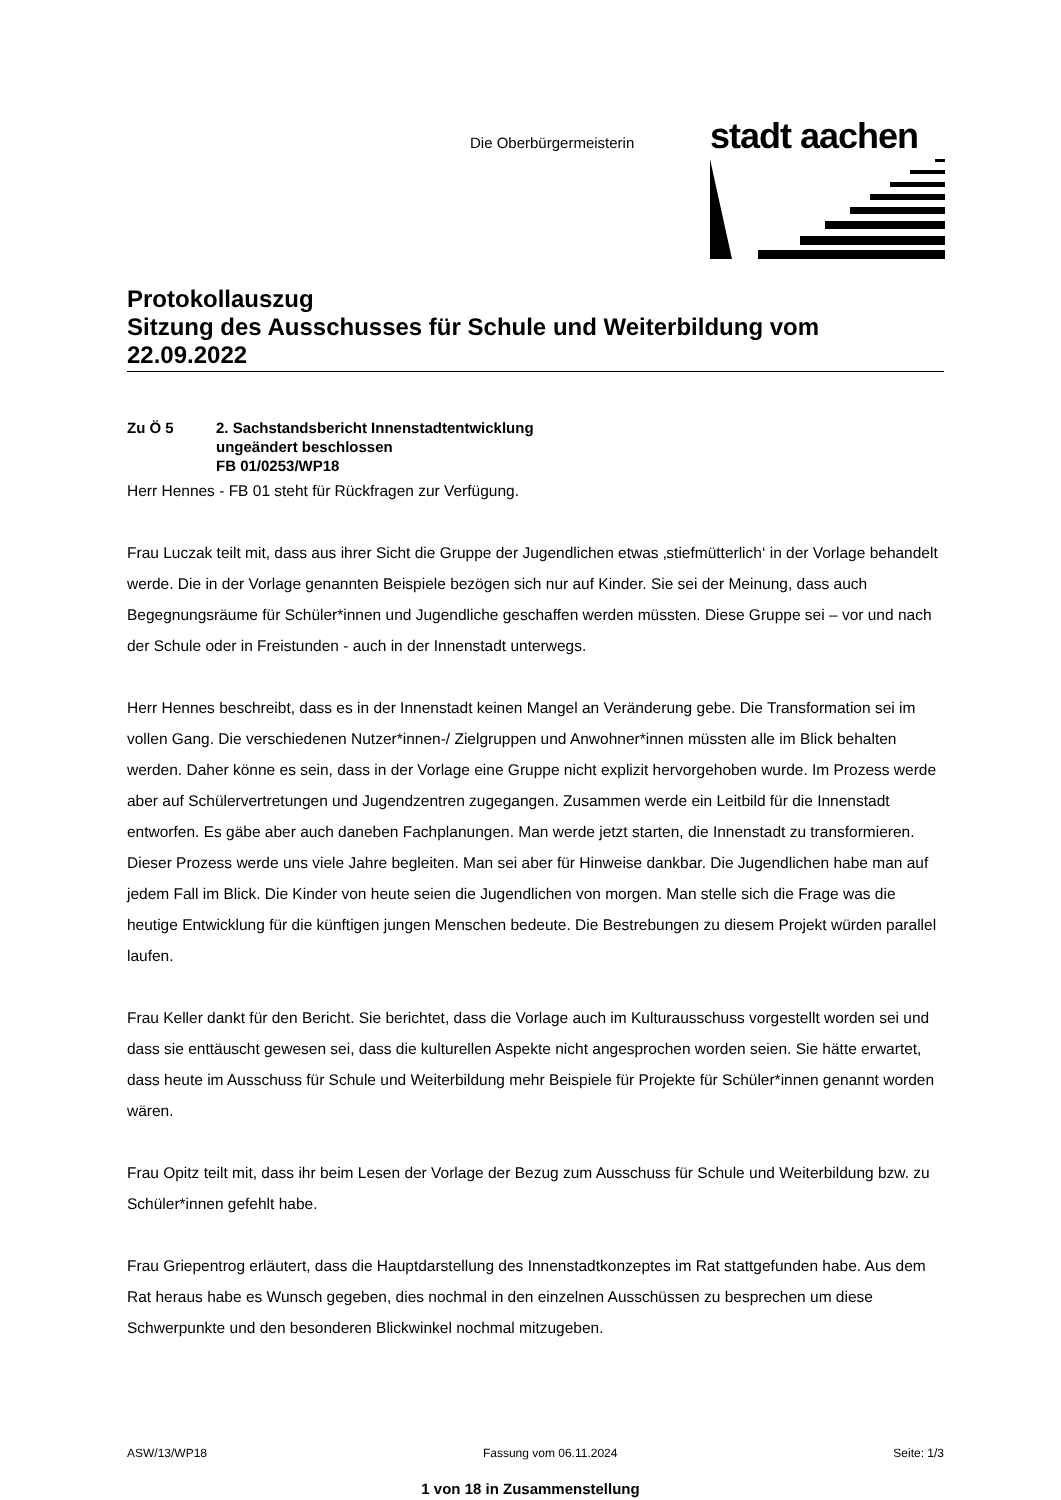Die Oberbürgermeisterin
stadt aachen
Protokollauszug
Sitzung des Ausschusses für Schule und Weiterbildung vom 22.09.2022
Zu Ö 5 2. Sachstandsbericht Innenstadtentwicklung
ungeändert beschlossen
FB 01/0253/WP18
Herr Hennes - FB 01 steht für Rückfragen zur Verfügung.
Frau Luczak teilt mit, dass aus ihrer Sicht die Gruppe der Jugendlichen etwas ‚stiefmütterlich‘ in der Vorlage behandelt werde. Die in der Vorlage genannten Beispiele bezögen sich nur auf Kinder. Sie sei der Meinung, dass auch Begegnungsräume für Schüler*innen und Jugendliche geschaffen werden müssten. Diese Gruppe sei – vor und nach der Schule oder in Freistunden - auch in der Innenstadt unterwegs.
Herr Hennes beschreibt, dass es in der Innenstadt keinen Mangel an Veränderung gebe. Die Transformation sei im vollen Gang. Die verschiedenen Nutzer*innen-/ Zielgruppen und Anwohner*innen müssten alle im Blick behalten werden. Daher könne es sein, dass in der Vorlage eine Gruppe nicht explizit hervorgehoben wurde. Im Prozess werde aber auf Schülervertretungen und Jugendzentren zugegangen. Zusammen werde ein Leitbild für die Innenstadt entworfen. Es gäbe aber auch daneben Fachplanungen. Man werde jetzt starten, die Innenstadt zu transformieren. Dieser Prozess werde uns viele Jahre begleiten. Man sei aber für Hinweise dankbar. Die Jugendlichen habe man auf jedem Fall im Blick. Die Kinder von heute seien die Jugendlichen von morgen. Man stelle sich die Frage was die heutige Entwicklung für die künftigen jungen Menschen bedeute. Die Bestrebungen zu diesem Projekt würden parallel laufen.
Frau Keller dankt für den Bericht. Sie berichtet, dass die Vorlage auch im Kulturausschuss vorgestellt worden sei und dass sie enttäuscht gewesen sei, dass die kulturellen Aspekte nicht angesprochen worden seien. Sie hätte erwartet, dass heute im Ausschuss für Schule und Weiterbildung mehr Beispiele für Projekte für Schüler*innen genannt worden wären.
Frau Opitz teilt mit, dass ihr beim Lesen der Vorlage der Bezug zum Ausschuss für Schule und Weiterbildung bzw. zu Schüler*innen gefehlt habe.
Frau Griepentrog erläutert, dass die Hauptdarstellung des Innenstadtkonzeptes im Rat stattgefunden habe. Aus dem Rat heraus habe es Wunsch gegeben, dies nochmal in den einzelnen Ausschüssen zu besprechen um diese Schwerpunkte und den besonderen Blickwinkel nochmal mitzugeben.
ASW/13/WP18 Fassung vom 06.11.2024 Seite: 1/3
1 von 18 in Zusammenstellung